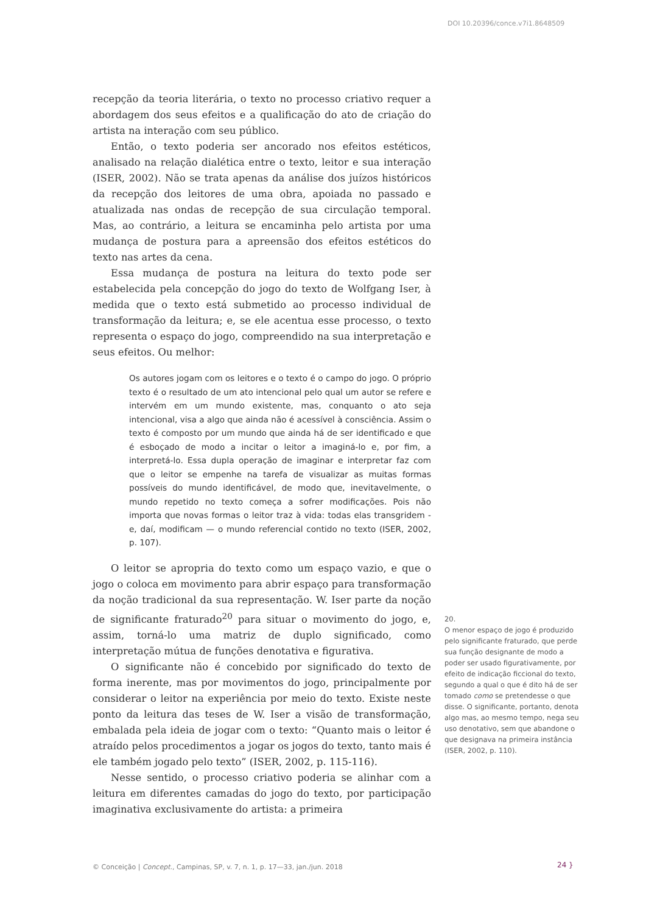DOI 10.20396/conce.v7i1.8648509
recepção da teoria literária, o texto no processo criativo requer a abordagem dos seus efeitos e a qualificação do ato de criação do artista na interação com seu público.
Então, o texto poderia ser ancorado nos efeitos estéticos, analisado na relação dialética entre o texto, leitor e sua interação (ISER, 2002). Não se trata apenas da análise dos juízos históricos da recepção dos leitores de uma obra, apoiada no passado e atualizada nas ondas de recepção de sua circulação temporal. Mas, ao contrário, a leitura se encaminha pelo artista por uma mudança de postura para a apreensão dos efeitos estéticos do texto nas artes da cena.
Essa mudança de postura na leitura do texto pode ser estabelecida pela concepção do jogo do texto de Wolfgang Iser, à medida que o texto está submetido ao processo individual de transformação da leitura; e, se ele acentua esse processo, o texto representa o espaço do jogo, compreendido na sua interpretação e seus efeitos. Ou melhor:
Os autores jogam com os leitores e o texto é o campo do jogo. O próprio texto é o resultado de um ato intencional pelo qual um autor se refere e intervém em um mundo existente, mas, conquanto o ato seja intencional, visa a algo que ainda não é acessível à consciência. Assim o texto é composto por um mundo que ainda há de ser identificado e que é esboçado de modo a incitar o leitor a imaginá-lo e, por fim, a interpretá-lo. Essa dupla operação de imaginar e interpretar faz com que o leitor se empenhe na tarefa de visualizar as muitas formas possíveis do mundo identificável, de modo que, inevitavelmente, o mundo repetido no texto começa a sofrer modificações. Pois não importa que novas formas o leitor traz à vida: todas elas transgridem - e, daí, modificam — o mundo referencial contido no texto (ISER, 2002, p. 107).
O leitor se apropria do texto como um espaço vazio, e que o jogo o coloca em movimento para abrir espaço para transformação da noção tradicional da sua representação. W. Iser parte da noção de significante fraturado<sup>20</sup> para situar o movimento do jogo, e, assim, torná-lo uma matriz de duplo significado, como interpretação mútua de funções denotativa e figurativa.
O significante não é concebido por significado do texto de forma inerente, mas por movimentos do jogo, principalmente por considerar o leitor na experiência por meio do texto. Existe neste ponto da leitura das teses de W. Iser a visão de transformação, embalada pela ideia de jogar com o texto: “Quanto mais o leitor é atraído pelos procedimentos a jogar os jogos do texto, tanto mais é ele também jogado pelo texto” (ISER, 2002, p. 115-116).
Nesse sentido, o processo criativo poderia se alinhar com a leitura em diferentes camadas do jogo do texto, por participação imaginativa exclusivamente do artista: a primeira
20.
O menor espaço de jogo é produzido pelo significante fraturado, que perde sua função designante de modo a poder ser usado figurativamente, por efeito de indicação ficcional do texto, segundo a qual o que é dito há de ser tomado como se pretendesse o que disse. O significante, portanto, denota algo mas, ao mesmo tempo, nega seu uso denotativo, sem que abandone o que designava na primeira instância (ISER, 2002, p. 110).
© Conceição | Concept., Campinas, SP, v. 7, n. 1, p. 17—33, jan./jun. 2018
24 }